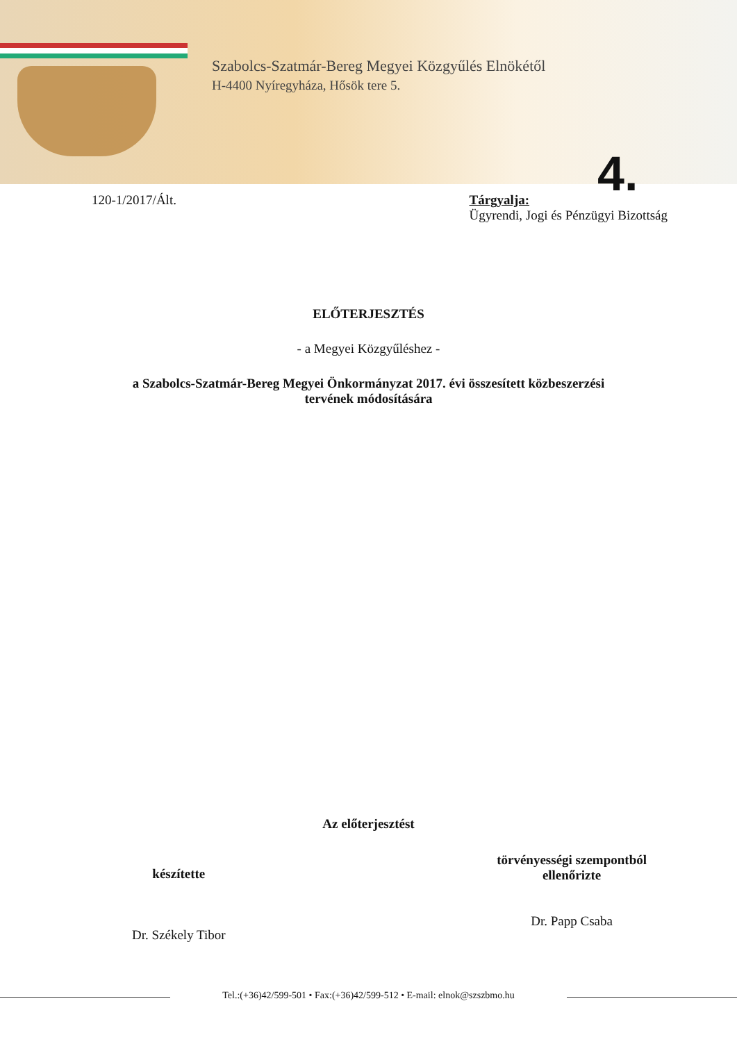Szabolcs-Szatmár-Bereg Megyei Közgyűlés Elnökétől
H-4400 Nyíregyháza, Hősök tere 5.
4.
120-1/2017/Ált. Tárgyalja:
Ügyrendi, Jogi és Pénzügyi Bizottság
ELŐTERJESZTÉS
- a Megyei Közgyűléshez -
a Szabolcs-Szatmár-Bereg Megyei Önkormányzat 2017. évi összesített közbeszerzési
tervének módosítására
Az előterjesztést
készítette
Dr. Székely Tibor
törvényességi szempontból
ellenőrizte
Dr. Papp Csaba
Tel.:(+36)42/599-501 • Fax:(+36)42/599-512 • E-mail: elnok@szszbmo.hu